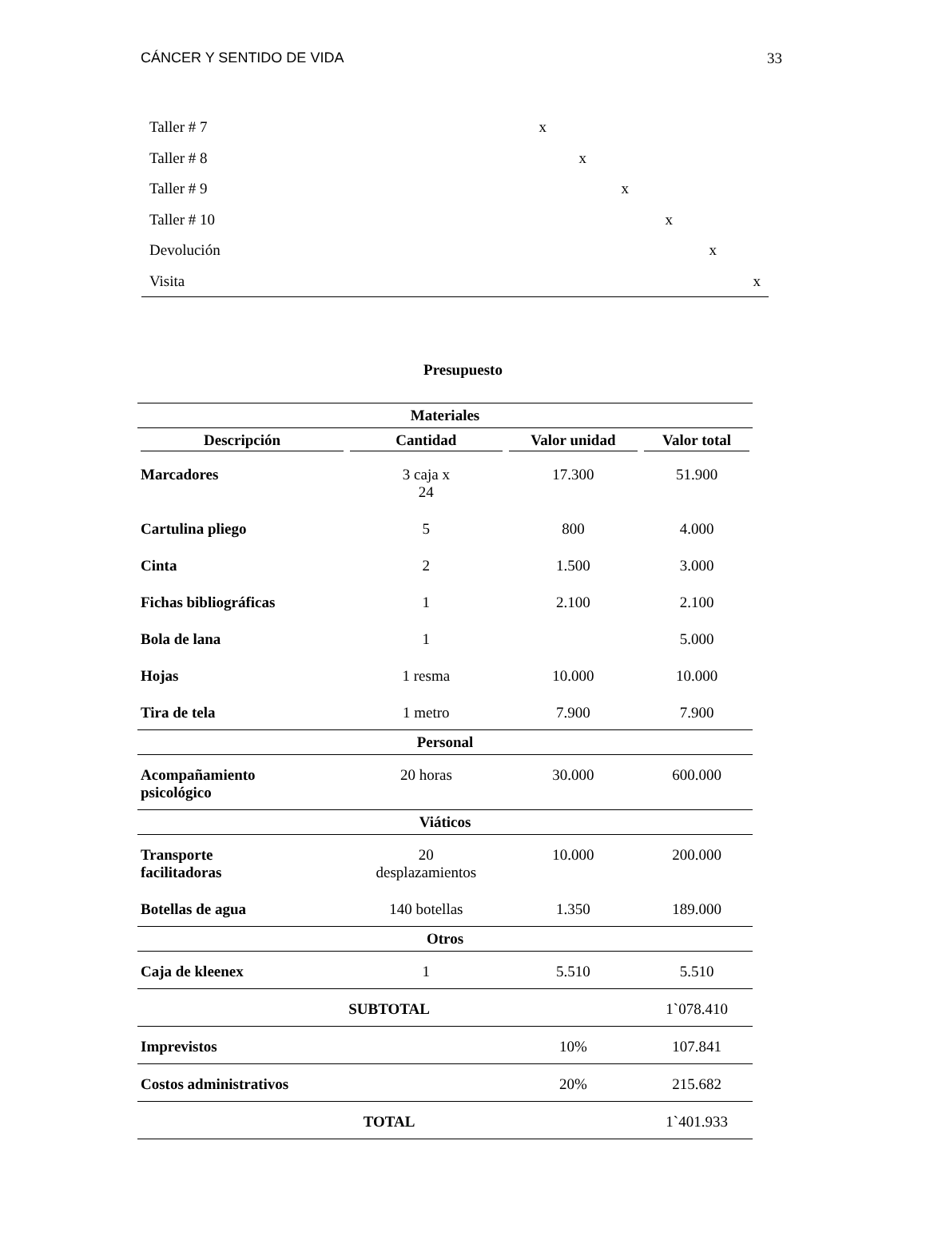CÁNCER Y SENTIDO DE VIDA 33
| Taller # 7 | x |
| Taller # 8 | x |
| Taller # 9 | x |
| Taller # 10 | x |
| Devolución | x |
| Visita | x |
Presupuesto
| Materiales | | | |
| --- | --- | --- | --- |
| Descripción | Cantidad | Valor unidad | Valor total |
| Marcadores | 3 caja x 24 | 17.300 | 51.900 |
| Cartulina pliego | 5 | 800 | 4.000 |
| Cinta | 2 | 1.500 | 3.000 |
| Fichas bibliográficas | 1 | 2.100 | 2.100 |
| Bola de lana | 1 | | 5.000 |
| Hojas | 1 resma | 10.000 | 10.000 |
| Tira de tela | 1 metro | 7.900 | 7.900 |
| Personal | | | |
| Acompañamiento psicológico | 20 horas | 30.000 | 600.000 |
| Viáticos | | | |
| Transporte facilitadoras | 20 desplazamientos | 10.000 | 200.000 |
| Botellas de agua | 140 botellas | 1.350 | 189.000 |
| Otros | | | |
| Caja de kleenex | 1 | 5.510 | 5.510 |
| SUBTOTAL | | | 1`078.410 |
| Imprevistos | | 10% | 107.841 |
| Costos administrativos | | 20% | 215.682 |
| TOTAL | | | 1`401.933 |